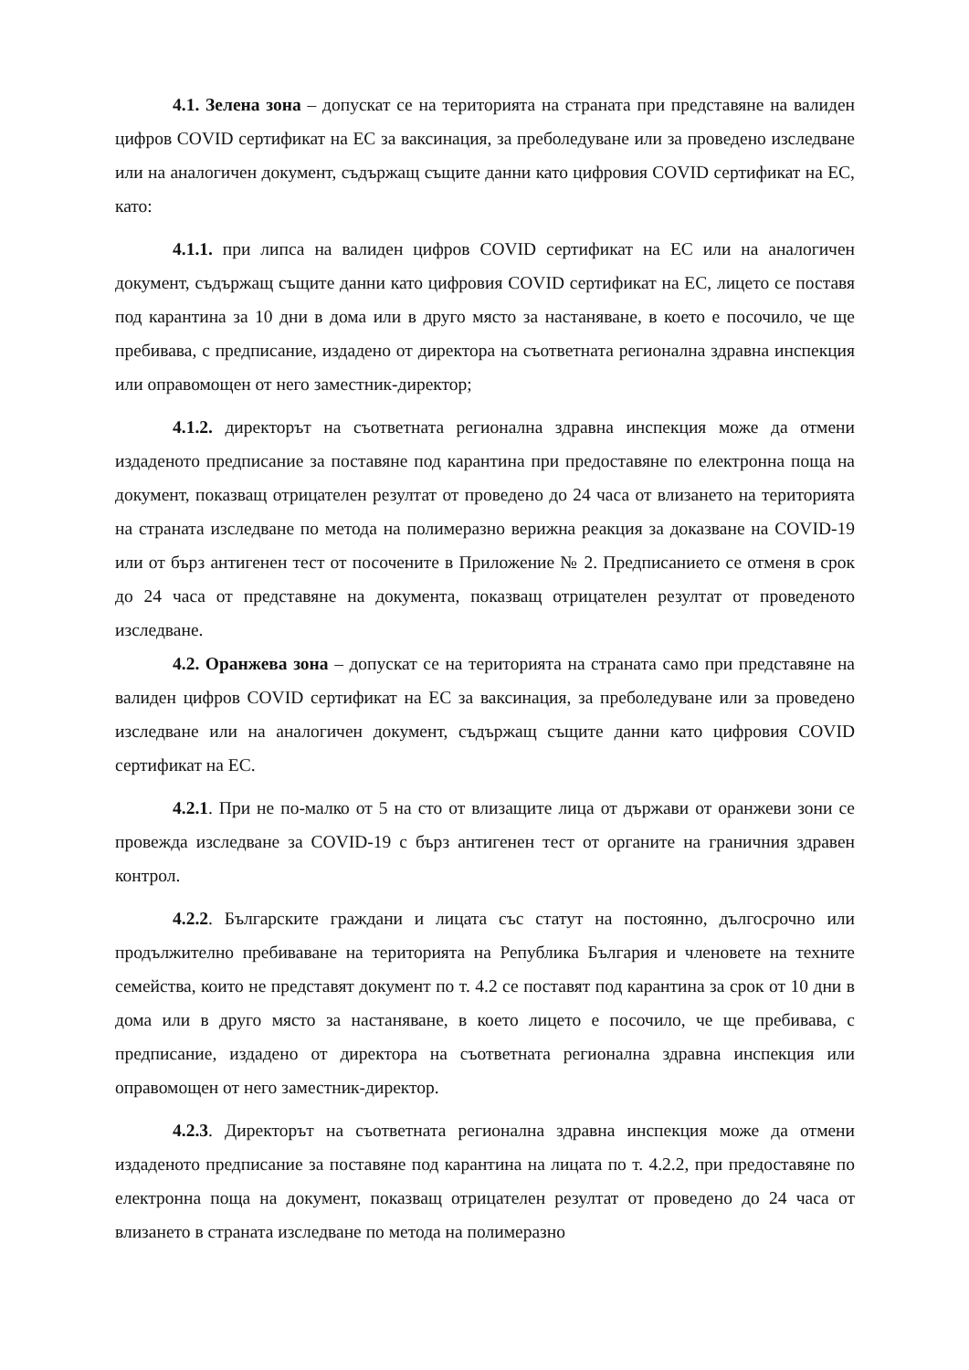4.1. Зелена зона – допускат се на територията на страната при представяне на валиден цифров COVID сертификат на ЕС за ваксинация, за преболедуване или за проведено изследване или на аналогичен документ, съдържащ същите данни като цифровия COVID сертификат на ЕС, като:
4.1.1. при липса на валиден цифров COVID сертификат на ЕС или на аналогичен документ, съдържащ същите данни като цифровия COVID сертификат на ЕС, лицето се поставя под карантина за 10 дни в дома или в друго място за настаняване, в което е посочило, че ще пребивава, с предписание, издадено от директора на съответната регионална здравна инспекция или оправомощен от него заместник-директор;
4.1.2. директорът на съответната регионална здравна инспекция може да отмени издаденото предписание за поставяне под карантина при предоставяне по електронна поща на документ, показващ отрицателен резултат от проведено до 24 часа от влизането на територията на страната изследване по метода на полимеразно верижна реакция за доказване на COVID-19 или от бърз антигенен тест от посочените в Приложение № 2. Предписанието се отменя в срок до 24 часа от представяне на документа, показващ отрицателен резултат от проведеното изследване.
4.2. Оранжева зона – допускат се на територията на страната само при представяне на валиден цифров COVID сертификат на ЕС за ваксинация, за преболедуване или за проведено изследване или на аналогичен документ, съдържащ същите данни като цифровия COVID сертификат на ЕС.
4.2.1. При не по-малко от 5 на сто от влизащите лица от държави от оранжеви зони се провежда изследване за COVID-19 с бърз антигенен тест от органите на граничния здравен контрол.
4.2.2. Българските граждани и лицата със статут на постоянно, дългосрочно или продължително пребиваване на територията на Република България и членовете на техните семейства, които не представят документ по т. 4.2 се поставят под карантина за срок от 10 дни в дома или в друго място за настаняване, в което лицето е посочило, че ще пребивава, с предписание, издадено от директора на съответната регионална здравна инспекция или оправомощен от него заместник-директор.
4.2.3. Директорът на съответната регионална здравна инспекция може да отмени издаденото предписание за поставяне под карантина на лицата по т. 4.2.2, при предоставяне по електронна поща на документ, показващ отрицателен резултат от проведено до 24 часа от влизането в страната изследване по метода на полимеразно